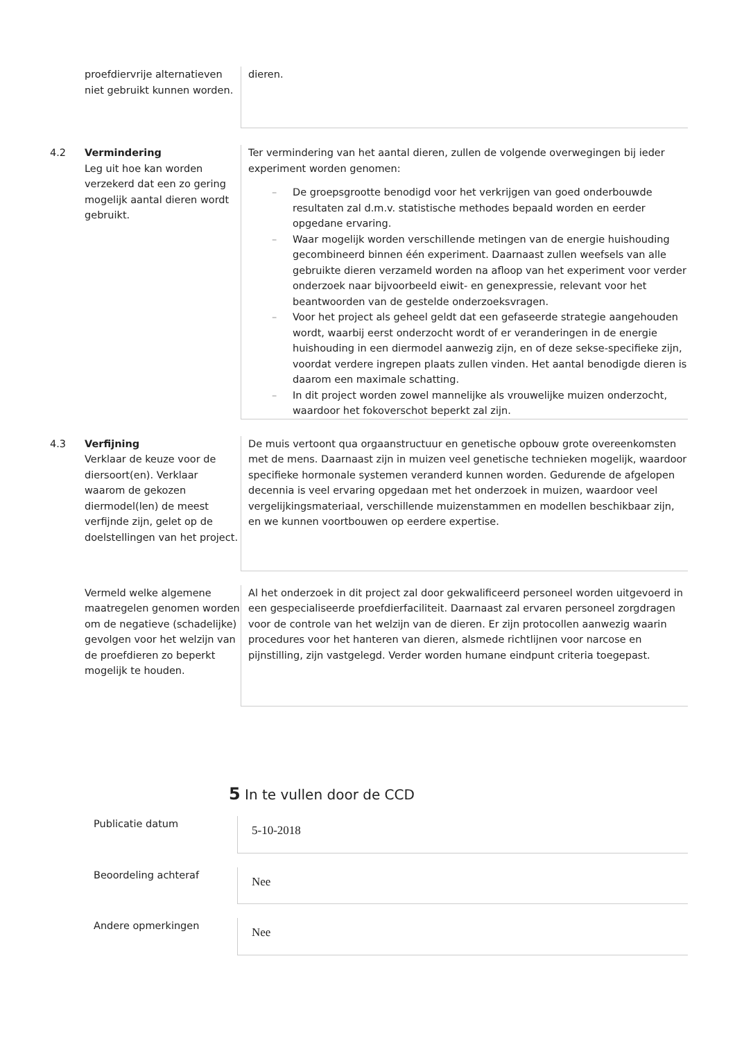proefdiervrije alternatieven niet gebruikt kunnen worden.
dieren.
4.2 Vermindering
Leg uit hoe kan worden verzekerd dat een zo gering mogelijk aantal dieren wordt gebruikt.
Ter vermindering van het aantal dieren, zullen de volgende overwegingen bij ieder experiment worden genomen:
– De groepsgrootte benodigd voor het verkrijgen van goed onderbouwde resultaten zal d.m.v. statistische methodes bepaald worden en eerder opgedane ervaring.
– Waar mogelijk worden verschillende metingen van de energie huishouding gecombineerd binnen één experiment. Daarnaast zullen weefsels van alle gebruikte dieren verzameld worden na afloop van het experiment voor verder onderzoek naar bijvoorbeeld eiwit- en genexpressie, relevant voor het beantwoorden van de gestelde onderzoeksvragen.
– Voor het project als geheel geldt dat een gefaseerde strategie aangehouden wordt, waarbij eerst onderzocht wordt of er veranderingen in de energie huishouding in een diermodel aanwezig zijn, en of deze sekse-specifieke zijn, voordat verdere ingrepen plaats zullen vinden. Het aantal benodigde dieren is daarom een maximale schatting.
– In dit project worden zowel mannelijke als vrouwelijke muizen onderzocht, waardoor het fokoverschot beperkt zal zijn.
4.3 Verfijning
Verklaar de keuze voor de diersoort(en). Verklaar waarom de gekozen diermodel(len) de meest verfijnde zijn, gelet op de doelstellingen van het project.
De muis vertoont qua orgaanstructuur en genetische opbouw grote overeenkomsten met de mens. Daarnaast zijn in muizen veel genetische technieken mogelijk, waardoor specifieke hormonale systemen veranderd kunnen worden. Gedurende de afgelopen decennia is veel ervaring opgedaan met het onderzoek in muizen, waardoor veel vergelijkingsmateriaal, verschillende muizenstammen en modellen beschikbaar zijn, en we kunnen voortbouwen op eerdere expertise.
Vermeld welke algemene maatregelen genomen worden om de negatieve (schadelijke) gevolgen voor het welzijn van de proefdieren zo beperkt mogelijk te houden.
Al het onderzoek in dit project zal door gekwalificeerd personeel worden uitgevoerd in een gespecialiseerde proefdierfaciliteit. Daarnaast zal ervaren personeel zorgdragen voor de controle van het welzijn van de dieren. Er zijn protocollen aanwezig waarin procedures voor het hanteren van dieren, alsmede richtlijnen voor narcose en pijnstilling, zijn vastgelegd. Verder worden humane eindpunt criteria toegepast.
5 In te vullen door de CCD
Publicatie datum
5-10-2018
Beoordeling achteraf
Nee
Andere opmerkingen
Nee